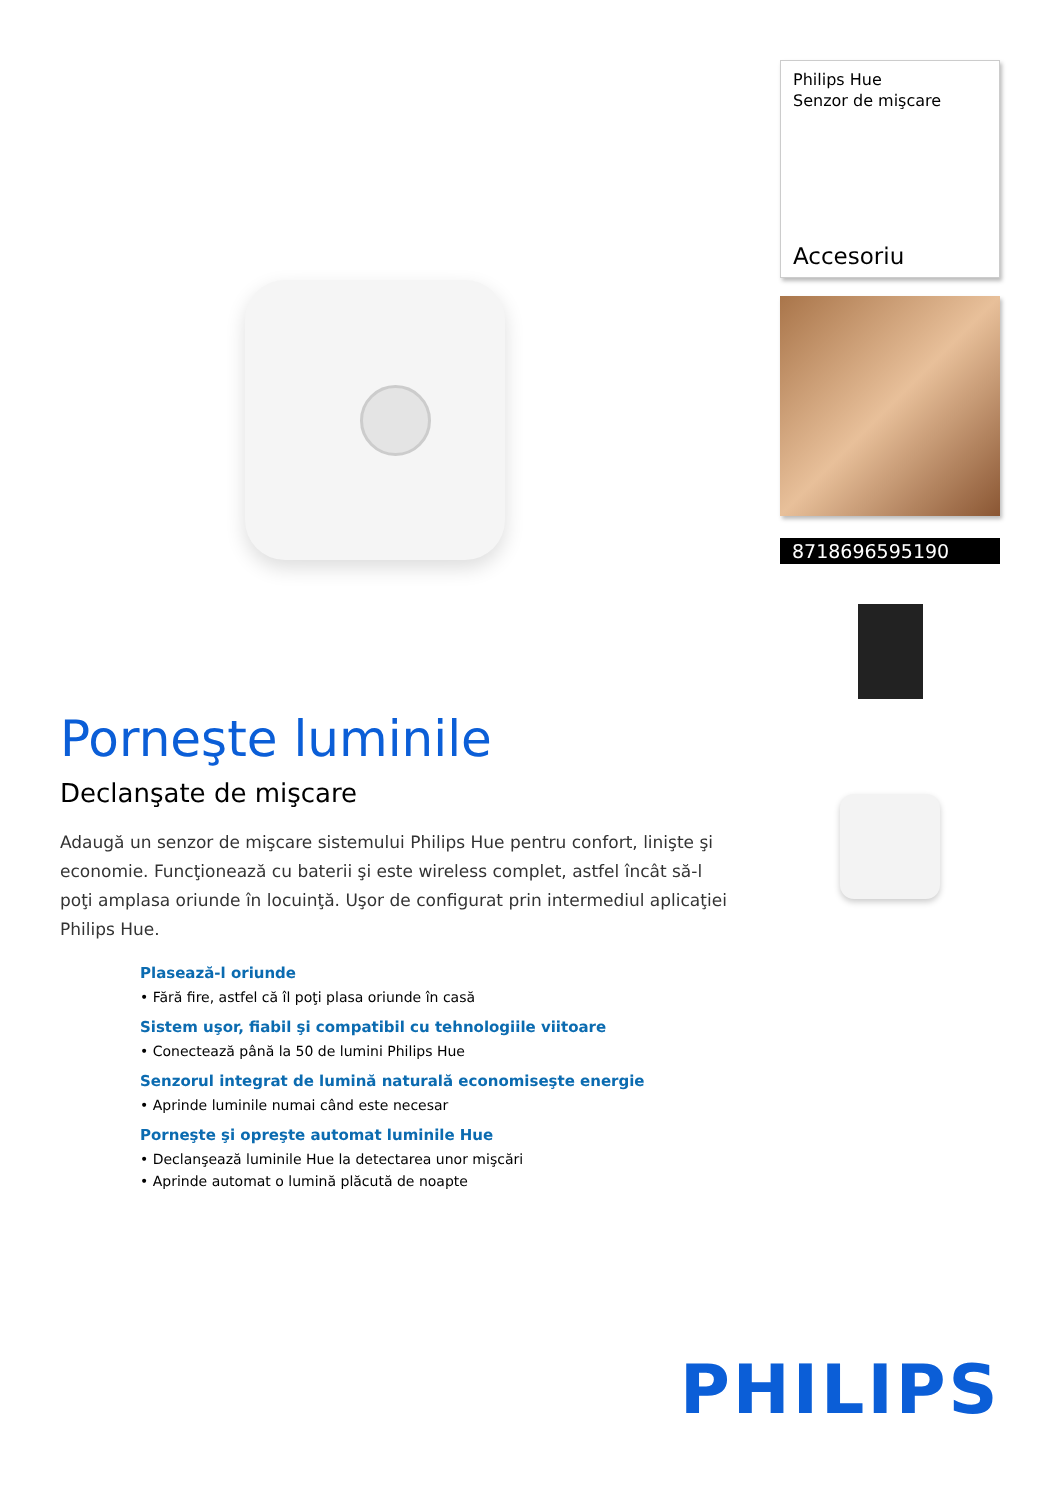Porneşte luminile
Declanşate de mişcare
Adaugă un senzor de mişcare sistemului Philips Hue pentru confort, linişte şi economie. Funcţionează cu baterii şi este wireless complet, astfel încât să-l poţi amplasa oriunde în locuinţă. Uşor de configurat prin intermediul aplicaţiei Philips Hue.
Plasează-l oriunde
• Fără fire, astfel că îl poţi plasa oriunde în casă
Sistem uşor, fiabil şi compatibil cu tehnologiile viitoare
• Conectează până la 50 de lumini Philips Hue
Senzorul integrat de lumină naturală economiseşte energie
• Aprinde luminile numai când este necesar
Porneşte şi opreşte automat luminile Hue
• Declanşează luminile Hue la detectarea unor mişcări
• Aprinde automat o lumină plăcută de noapte
Philips Hue
Senzor de mişcare
Accesoriu
8718696595190
PHILIPS